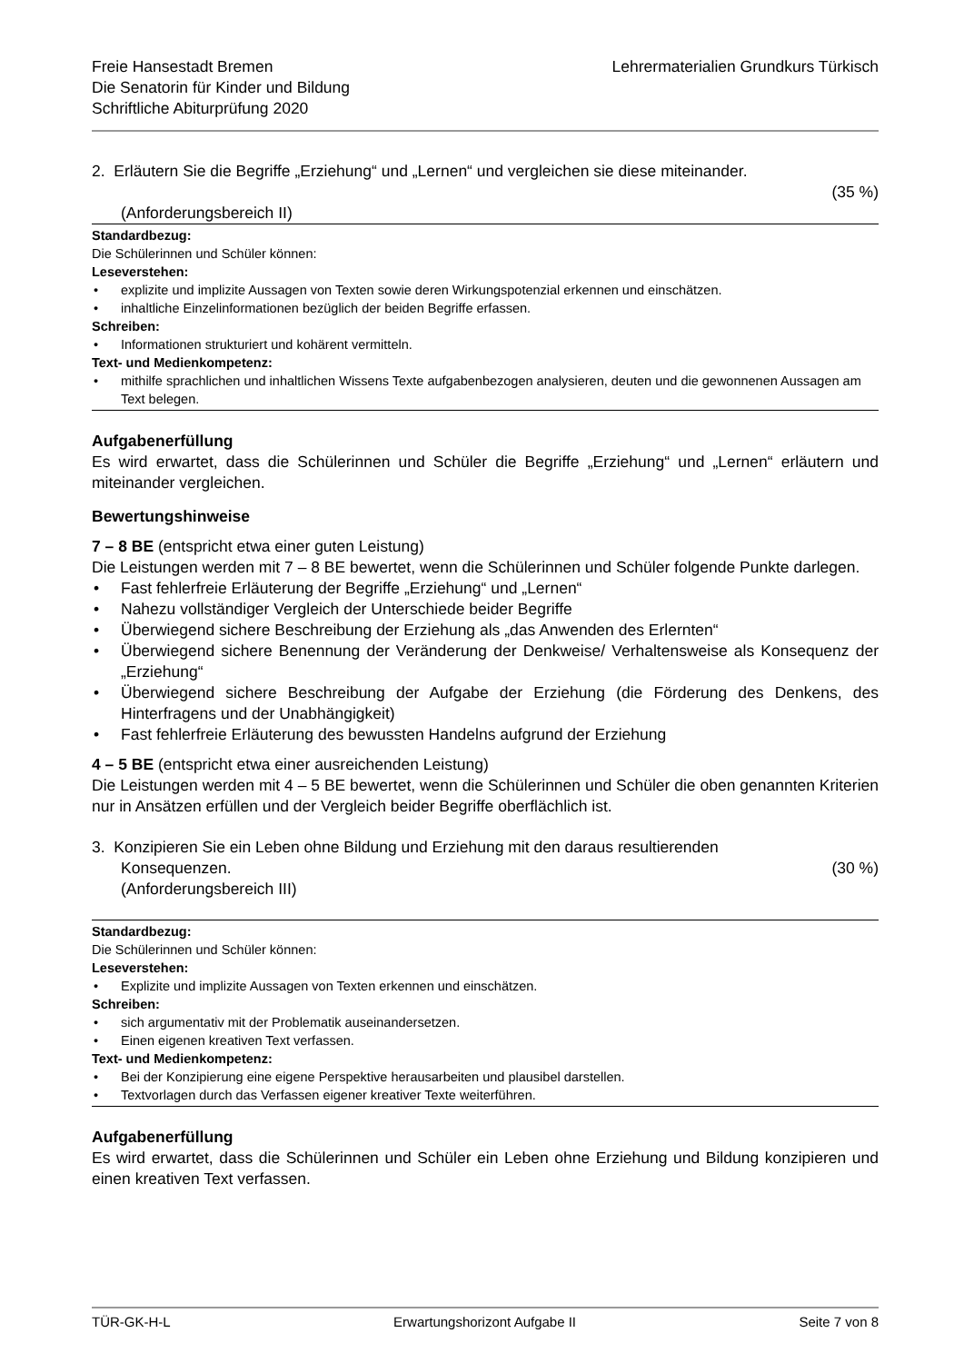Freie Hansestadt Bremen
Die Senatorin für Kinder und Bildung
Schriftliche Abiturprüfung 2020
Lehrermaterialien Grundkurs Türkisch
2. Erläutern Sie die Begriffe „Erziehung“ und „Lernen“ und vergleichen sie diese miteinander.
(35 %)
(Anforderungsbereich II)
Standardbezug:
Die Schülerinnen und Schüler können:
Leseverstehen:
• explizite und implizite Aussagen von Texten sowie deren Wirkungspotenzial erkennen und einschätzen.
• inhaltliche Einzelinformationen bezüglich der beiden Begriffe erfassen.
Schreiben:
• Informationen strukturiert und kohärent vermitteln.
Text- und Medienkompetenz:
• mithilfe sprachlichen und inhaltlichen Wissens Texte aufgabenbezogen analysieren, deuten und die gewonnenen Aussagen am Text belegen.
Aufgabenerfüllung
Es wird erwartet, dass die Schülerinnen und Schüler die Begriffe „Erziehung“ und „Lernen“ erläutern und miteinander vergleichen.
Bewertungshinweise
7 – 8 BE (entspricht etwa einer guten Leistung)
Die Leistungen werden mit 7 – 8 BE bewertet, wenn die Schülerinnen und Schüler folgende Punkte darlegen.
• Fast fehlerfreie Erläuterung der Begriffe „Erziehung“ und „Lernen“
• Nahezu vollständiger Vergleich der Unterschiede beider Begriffe
• Überwiegend sichere Beschreibung der Erziehung als „das Anwenden des Erlernten“
• Überwiegend sichere Benennung der Veränderung der Denkweise/ Verhaltensweise als Konsequenz der „Erziehung“
• Überwiegend sichere Beschreibung der Aufgabe der Erziehung (die Förderung des Denkens, des Hinterfragens und der Unabhängigkeit)
• Fast fehlerfreie Erläuterung des bewussten Handelns aufgrund der Erziehung
4 – 5 BE (entspricht etwa einer ausreichenden Leistung)
Die Leistungen werden mit 4 – 5 BE bewertet, wenn die Schülerinnen und Schüler die oben genannten Kriterien nur in Ansätzen erfüllen und der Vergleich beider Begriffe oberflächlich ist.
3. Konzipieren Sie ein Leben ohne Bildung und Erziehung mit den daraus resultierenden
Konsequenzen. (30 %)
(Anforderungsbereich III)
Standardbezug:
Die Schülerinnen und Schüler können:
Leseverstehen:
• Explizite und implizite Aussagen von Texten erkennen und einschätzen.
Schreiben:
• sich argumentativ mit der Problematik auseinandersetzen.
• Einen eigenen kreativen Text verfassen.
Text- und Medienkompetenz:
• Bei der Konzipierung eine eigene Perspektive herausarbeiten und plausibel darstellen.
• Textvorlagen durch das Verfassen eigener kreativer Texte weiterführen.
Aufgabenerfüllung
Es wird erwartet, dass die Schülerinnen und Schüler ein Leben ohne Erziehung und Bildung konzipieren und einen kreativen Text verfassen.
TÜR-GK-H-L Erwartungshorizont Aufgabe II Seite 7 von 8